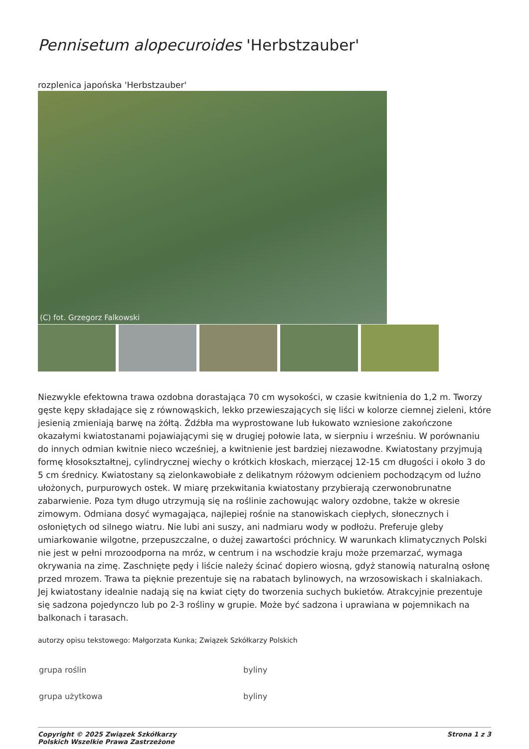Pennisetum alopecuroides 'Herbstzauber'
rozplenica japońska 'Herbstzauber'
(C) fot. Grzegorz Falkowski
Niezwykle efektowna trawa ozdobna dorastająca 70 cm wysokości, w czasie kwitnienia do 1,2 m. Tworzy gęste kępy składające się z równowąskich, lekko przewieszających się liści w kolorze ciemnej zieleni, które jesienią zmieniają barwę na żółtą. Źdźbła ma wyprostowane lub łukowato wzniesione zakończone okazałymi kwiatostanami pojawiającymi się w drugiej połowie lata, w sierpniu i wrześniu. W porównaniu do innych odmian kwitnie nieco wcześniej, a kwitnienie jest bardziej niezawodne. Kwiatostany przyjmują formę kłosokształtnej, cylindrycznej wiechy o krótkich kłoskach, mierzącej 12-15 cm długości i około 3 do 5 cm średnicy. Kwiatostany są zielonkawobiałe z delikatnym różowym odcieniem pochodzącym od luźno ułożonych, purpurowych ostek. W miarę przekwitania kwiatostany przybierają czerwonobrunatne zabarwienie. Poza tym długo utrzymują się na roślinie zachowując walory ozdobne, także w okresie zimowym. Odmiana dosyć wymagająca, najlepiej rośnie na stanowiskach ciepłych, słonecznych i osłoniętych od silnego wiatru. Nie lubi ani suszy, ani nadmiaru wody w podłożu. Preferuje gleby umiarkowanie wilgotne, przepuszczalne, o dużej zawartości próchnicy. W warunkach klimatycznych Polski nie jest w pełni mrozoodporna na mróz, w centrum i na wschodzie kraju może przemarzać, wymaga okrywania na zimę. Zaschnięte pędy i liście należy ścinać dopiero wiosną, gdyż stanowią naturalną osłonę przed mrozem. Trawa ta pięknie prezentuje się na rabatach bylinowych, na wrzosowiskach i skalniakach. Jej kwiatostany idealnie nadają się na kwiat cięty do tworzenia suchych bukietów. Atrakcyjnie prezentuje się sadzona pojedynczo lub po 2-3 rośliny w grupie. Może być sadzona i uprawiana w pojemnikach na balkonach i tarasach.
autorzy opisu tekstowego: Małgorzata Kunka; Związek Szkółkarzy Polskich
| grupa roślin | byliny |
| grupa użytkowa | byliny |
Copyright © 2025 Związek Szkółkarzy
Polskich Wszelkie Prawa Zastrzeżone Strona 1 z 3